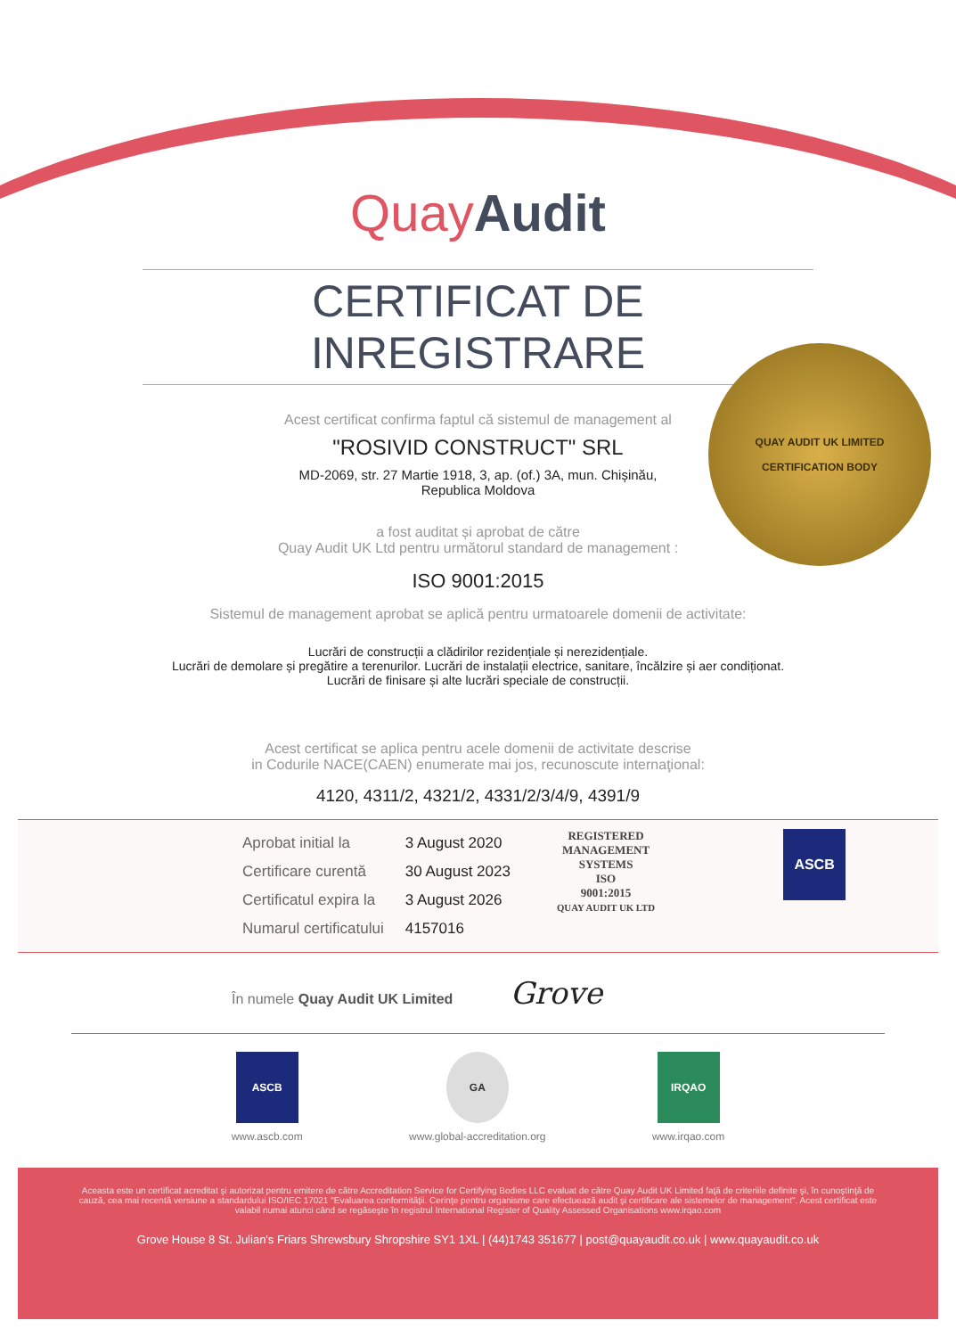Quay Audit
CERTIFICAT DE INREGISTRARE
QUAY AUDIT UK LIMITED
CERTIFICATION BODY
Acest certificat confirma faptul că sistemul de management al
"ROSIVID CONSTRUCT" SRL
MD-2069, str. 27 Martie 1918, 3, ap. (of.) 3A, mun. Chișinău,
Republica Moldova
a fost auditat și aprobat de către
Quay Audit UK Ltd pentru următorul standard de management :
ISO 9001:2015
Sistemul de management aprobat se aplică pentru urmatoarele domenii de activitate:
Lucrări de construcții a clădirilor rezidențiale și nerezidențiale.
Lucrări de demolare și pregătire a terenurilor. Lucrări de instalații electrice, sanitare, încălzire și aer condiționat.
Lucrări de finisare și alte lucrări speciale de construcții.
Acest certificat se aplica pentru acele domenii de activitate descrise
in Codurile NACE(CAEN) enumerate mai jos, recunoscute internaţional:
4120, 4311/2, 4321/2, 4331/2/3/4/9, 4391/9
| Aprobat initial la | 3 August 2020 |
| Certificare curentă | 30 August 2023 |
| Certificatul expira la | 3 August 2026 |
| Numarul certificatului | 4157016 |
REGISTERED
MANAGEMENT
SYSTEMS
ISO
9001:2015
QUAY AUDIT UK LTD
ASCB
În numele Quay Audit UK Limited Grove
ASCB
www.ascb.com
GA
www.global-accreditation.org
IRQAO
www.irqao.com
Aceasta este un certificat acreditat şi autorizat pentru emitere de către Accreditation Service for Certifying Bodies LLC evaluat de către Quay Audit UK Limited faţă de criteriile definite şi, în cunoştinţă de cauză, cea mai recentă versiune a standardului ISO/IEC 17021 "Evaluarea conformităţii. Cerinţe pentru organisme care efectuează audit şi certificare ale sistemelor de management". Acest certificat este valabil numai atunci când se regăseşte în registrul International Register of Quality Assessed Organisations www.irqao.com
Grove House 8 St. Julian's Friars Shrewsbury Shropshire SY1 1XL | (44)1743 351677 | post@quayaudit.co.uk | www.quayaudit.co.uk